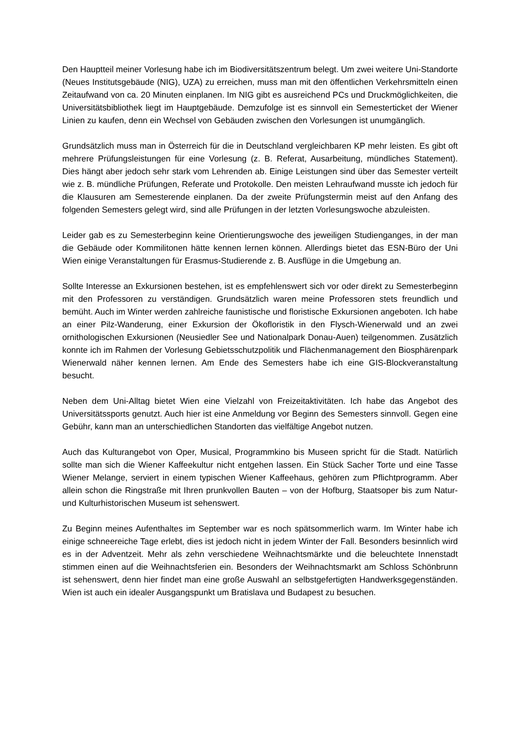Den Hauptteil meiner Vorlesung habe ich im Biodiversitätszentrum belegt. Um zwei weitere Uni-Standorte (Neues Institutsgebäude (NIG), UZA) zu erreichen, muss man mit den öffentlichen Verkehrsmitteln einen Zeitaufwand von ca. 20 Minuten einplanen. Im NIG gibt es ausreichend PCs und Druckmöglichkeiten, die Universitätsbibliothek liegt im Hauptgebäude. Demzufolge ist es sinnvoll ein Semesterticket der Wiener Linien zu kaufen, denn ein Wechsel von Gebäuden zwischen den Vorlesungen ist unumgänglich.
Grundsätzlich muss man in Österreich für die in Deutschland vergleichbaren KP mehr leisten. Es gibt oft mehrere Prüfungsleistungen für eine Vorlesung (z. B. Referat, Ausarbeitung, mündliches Statement). Dies hängt aber jedoch sehr stark vom Lehrenden ab. Einige Leistungen sind über das Semester verteilt wie z. B. mündliche Prüfungen, Referate und Protokolle. Den meisten Lehraufwand musste ich jedoch für die Klausuren am Semesterende einplanen. Da der zweite Prüfungstermin meist auf den Anfang des folgenden Semesters gelegt wird, sind alle Prüfungen in der letzten Vorlesungswoche abzuleisten.
Leider gab es zu Semesterbeginn keine Orientierungswoche des jeweiligen Studienganges, in der man die Gebäude oder Kommilitonen hätte kennen lernen können. Allerdings bietet das ESN-Büro der Uni Wien einige Veranstaltungen für Erasmus-Studierende z. B. Ausflüge in die Umgebung an.
Sollte Interesse an Exkursionen bestehen, ist es empfehlenswert sich vor oder direkt zu Semesterbeginn mit den Professoren zu verständigen. Grundsätzlich waren meine Professoren stets freundlich und bemüht. Auch im Winter werden zahlreiche faunistische und floristische Exkursionen angeboten. Ich habe an einer Pilz-Wanderung, einer Exkursion der Ökofloristik in den Flysch-Wienerwald und an zwei ornithologischen Exkursionen (Neusiedler See und Nationalpark Donau-Auen) teilgenommen. Zusätzlich konnte ich im Rahmen der Vorlesung Gebietsschutzpolitik und Flächenmanagement den Biosphärenpark Wienerwald näher kennen lernen. Am Ende des Semesters habe ich eine GIS-Blockveranstaltung besucht.
Neben dem Uni-Alltag bietet Wien eine Vielzahl von Freizeitaktivitäten. Ich habe das Angebot des Universitätssports genutzt. Auch hier ist eine Anmeldung vor Beginn des Semesters sinnvoll. Gegen eine Gebühr, kann man an unterschiedlichen Standorten das vielfältige Angebot nutzen.
Auch das Kulturangebot von Oper, Musical, Programmkino bis Museen spricht für die Stadt. Natürlich sollte man sich die Wiener Kaffeekultur nicht entgehen lassen. Ein Stück Sacher Torte und eine Tasse Wiener Melange, serviert in einem typischen Wiener Kaffeehaus, gehören zum Pflichtprogramm. Aber allein schon die Ringstraße mit Ihren prunkvollen Bauten – von der Hofburg, Staatsoper bis zum Natur- und Kulturhistorischen Museum ist sehenswert.
Zu Beginn meines Aufenthaltes im September war es noch spätsommerlich warm. Im Winter habe ich einige schneereiche Tage erlebt, dies ist jedoch nicht in jedem Winter der Fall. Besonders besinnlich wird es in der Adventzeit. Mehr als zehn verschiedene Weihnachtsmärkte und die beleuchtete Innenstadt stimmen einen auf die Weihnachtsferien ein. Besonders der Weihnachtsmarkt am Schloss Schönbrunn ist sehenswert, denn hier findet man eine große Auswahl an selbstgefertigten Handwerksgegenständen. Wien ist auch ein idealer Ausgangspunkt um Bratislava und Budapest zu besuchen.